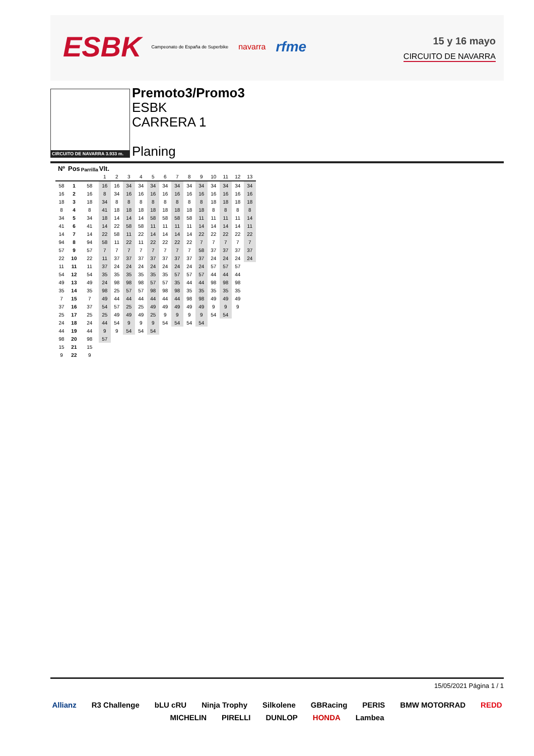ESBK Campeonato de España de Superbike navarra rfme
15 y 16 mayo
CIRCUITO DE NAVARRA
CIRCUITO DE NAVARRA 3.933 m.
Premoto3/Promo3
ESBK
CARRERA 1
Planing
| Nº | Pos | Parrilla | Vlt. | | | | | | | | | | | | |
| --- | --- | --- | --- | --- | --- | --- | --- | --- | --- | --- | --- | --- | --- | --- | --- |
| | | | 1 | 2 | 3 | 4 | 5 | 6 | 7 | 8 | 9 | 10 | 11 | 12 | 13 |
| 58 | 1 | 58 | 16 | 16 | 34 | 34 | 34 | 34 | 34 | 34 | 34 | 34 | 34 | 34 | 34 |
| 16 | 2 | 16 | 8 | 34 | 16 | 16 | 16 | 16 | 16 | 16 | 16 | 16 | 16 | 16 | 16 |
| 18 | 3 | 18 | 34 | 8 | 8 | 8 | 8 | 8 | 8 | 8 | 8 | 18 | 18 | 18 | 18 |
| 8 | 4 | 8 | 41 | 18 | 18 | 18 | 18 | 18 | 18 | 18 | 18 | 8 | 8 | 8 | 8 |
| 34 | 5 | 34 | 18 | 14 | 14 | 14 | 58 | 58 | 58 | 58 | 11 | 11 | 11 | 11 | 14 |
| 41 | 6 | 41 | 14 | 22 | 58 | 58 | 11 | 11 | 11 | 11 | 14 | 14 | 14 | 14 | 11 |
| 14 | 7 | 14 | 22 | 58 | 11 | 22 | 14 | 14 | 14 | 14 | 22 | 22 | 22 | 22 | 22 |
| 94 | 8 | 94 | 58 | 11 | 22 | 11 | 22 | 22 | 22 | 22 | 7 | 7 | 7 | 7 | 7 |
| 57 | 9 | 57 | 7 | 7 | 7 | 7 | 7 | 7 | 7 | 7 | 58 | 37 | 37 | 37 | 37 |
| 22 | 10 | 22 | 11 | 37 | 37 | 37 | 37 | 37 | 37 | 37 | 37 | 24 | 24 | 24 | 24 |
| 11 | 11 | 11 | 37 | 24 | 24 | 24 | 24 | 24 | 24 | 24 | 24 | 57 | 57 | 57 | |
| 54 | 12 | 54 | 35 | 35 | 35 | 35 | 35 | 35 | 57 | 57 | 57 | 44 | 44 | 44 | |
| 49 | 13 | 49 | 24 | 98 | 98 | 98 | 57 | 57 | 35 | 44 | 44 | 98 | 98 | 98 | |
| 35 | 14 | 35 | 98 | 25 | 57 | 57 | 98 | 98 | 98 | 35 | 35 | 35 | 35 | 35 | |
| 7 | 15 | 7 | 49 | 44 | 44 | 44 | 44 | 44 | 44 | 98 | 98 | 49 | 49 | 49 | |
| 37 | 16 | 37 | 54 | 57 | 25 | 25 | 49 | 49 | 49 | 49 | 49 | 9 | 9 | 9 | |
| 25 | 17 | 25 | 25 | 49 | 49 | 49 | 25 | 9 | 9 | 9 | 9 | 54 | 54 | | |
| 24 | 18 | 24 | 44 | 54 | 9 | 9 | 9 | 54 | 54 | 54 | 54 | | | | |
| 44 | 19 | 44 | 9 | 9 | 54 | 54 | 54 | | | | | | | | |
| 98 | 20 | 98 | 57 | | | | | | | | | | | | |
| 15 | 21 | 15 | | | | | | | | | | | | | |
| 9 | 22 | 9 | | | | | | | | | | | | | |
15/05/2021 Página 1 / 1
Allianz R3 Challenge bLU cRU Ninja Trophy Silkolene GBRacing PERIS BMW MOTORRAD REDD MICHELIN PIRELLI DUNLOP HONDA Lambea